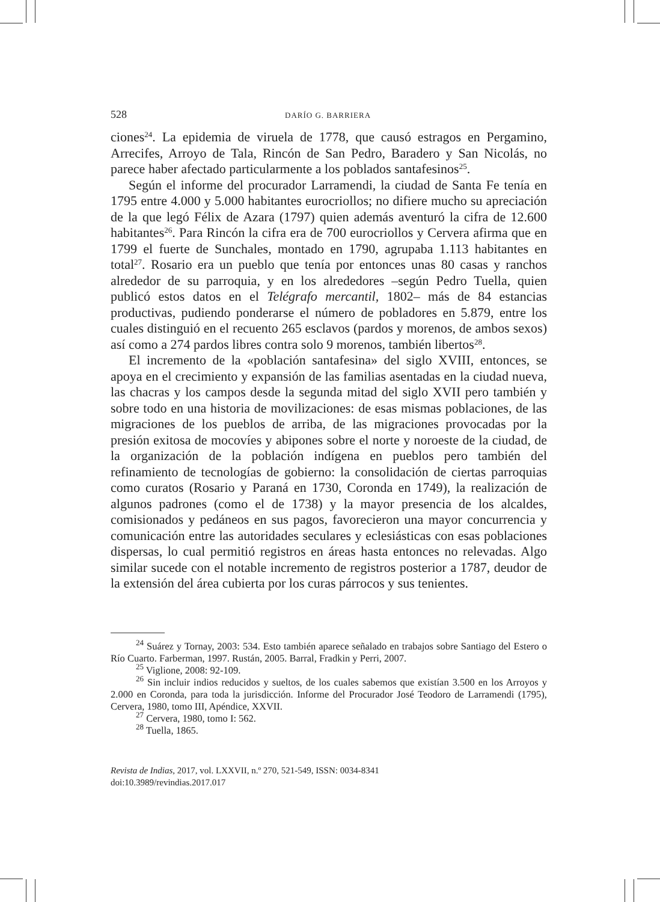528 DARÍO G. BARRIERA
ciones<sup>24</sup>. La epidemia de viruela de 1778, que causó estragos en Pergamino, Arrecifes, Arroyo de Tala, Rincón de San Pedro, Baradero y San Nicolás, no parece haber afectado particularmente a los poblados santafesinos<sup>25</sup>.
Según el informe del procurador Larramendi, la ciudad de Santa Fe tenía en 1795 entre 4.000 y 5.000 habitantes eurocriollos; no difiere mucho su apreciación de la que legó Félix de Azara (1797) quien además aventuró la cifra de 12.600 habitantes<sup>26</sup>. Para Rincón la cifra era de 700 eurocriollos y Cervera afirma que en 1799 el fuerte de Sunchales, montado en 1790, agrupaba 1.113 habitantes en total<sup>27</sup>. Rosario era un pueblo que tenía por entonces unas 80 casas y ranchos alrededor de su parroquia, y en los alrededores –según Pedro Tuella, quien publicó estos datos en el Telégrafo mercantil, 1802– más de 84 estancias productivas, pudiendo ponderarse el número de pobladores en 5.879, entre los cuales distinguió en el recuento 265 esclavos (pardos y morenos, de ambos sexos) así como a 274 pardos libres contra solo 9 morenos, también libertos<sup>28</sup>.
El incremento de la «población santafesina» del siglo XVIII, entonces, se apoya en el crecimiento y expansión de las familias asentadas en la ciudad nueva, las chacras y los campos desde la segunda mitad del siglo XVII pero también y sobre todo en una historia de movilizaciones: de esas mismas poblaciones, de las migraciones de los pueblos de arriba, de las migraciones provocadas por la presión exitosa de mocovíes y abipones sobre el norte y noroeste de la ciudad, de la organización de la población indígena en pueblos pero también del refinamiento de tecnologías de gobierno: la consolidación de ciertas parroquias como curatos (Rosario y Paraná en 1730, Coronda en 1749), la realización de algunos padrones (como el de 1738) y la mayor presencia de los alcaldes, comisionados y pedáneos en sus pagos, favorecieron una mayor concurrencia y comunicación entre las autoridades seculares y eclesiásticas con esas poblaciones dispersas, lo cual permitió registros en áreas hasta entonces no relevadas. Algo similar sucede con el notable incremento de registros posterior a 1787, deudor de la extensión del área cubierta por los curas párrocos y sus tenientes.
<sup>24</sup> Suárez y Tornay, 2003: 534. Esto también aparece señalado en trabajos sobre Santiago del Estero o Río Cuarto. Farberman, 1997. Rustán, 2005. Barral, Fradkin y Perri, 2007.
<sup>25</sup> Viglione, 2008: 92-109.
<sup>26</sup> Sin incluir indios reducidos y sueltos, de los cuales sabemos que existían 3.500 en los Arroyos y 2.000 en Coronda, para toda la jurisdicción. Informe del Procurador José Teodoro de Larramendi (1795), Cervera, 1980, tomo III, Apéndice, XXVII.
<sup>27</sup> Cervera, 1980, tomo I: 562.
<sup>28</sup> Tuella, 1865.
Revista de Indias, 2017, vol. LXXVII, n.º 270, 521-549, ISSN: 0034-8341
doi:10.3989/revindias.2017.017